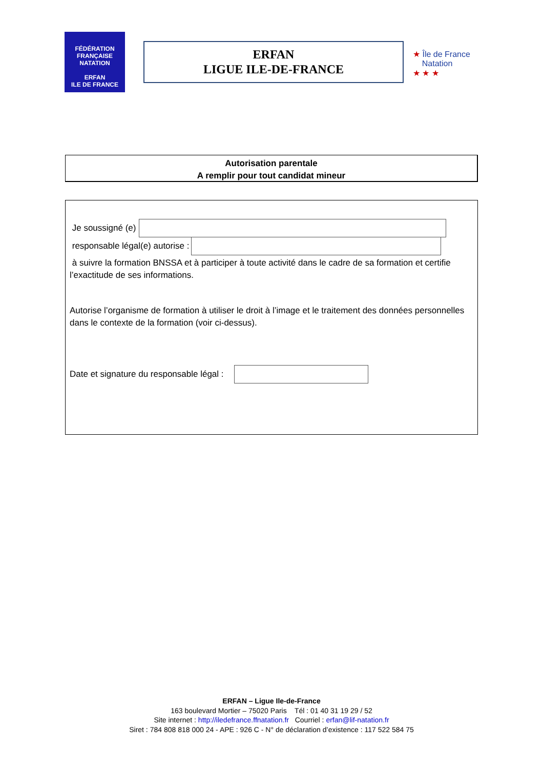FÉDÉRATION FRANÇAISE NATATION
ERFAN
ILE DE FRANCE
ERFAN
LIGUE ILE-DE-FRANCE
★ Île de France
Natation
★ ★ ★
Autorisation parentale
A remplir pour tout candidat mineur
Je soussigné (e)
responsable légal(e) autorise :
à suivre la formation BNSSA et à participer à toute activité dans le cadre de sa formation et certifie l’exactitude de ses informations.
Autorise l’organisme de formation à utiliser le droit à l’image et le traitement des données personnelles dans le contexte de la formation (voir ci-dessus).
Date et signature du responsable légal :
ERFAN – Ligue Ile-de-France
163 boulevard Mortier – 75020 Paris Tél : 01 40 31 19 29 / 52
Site internet : http://iledefrance.ffnatation.fr Courriel : erfan@lif-natation.fr
Siret : 784 808 818 000 24 - APE : 926 C - N° de déclaration d’existence : 117 522 584 75